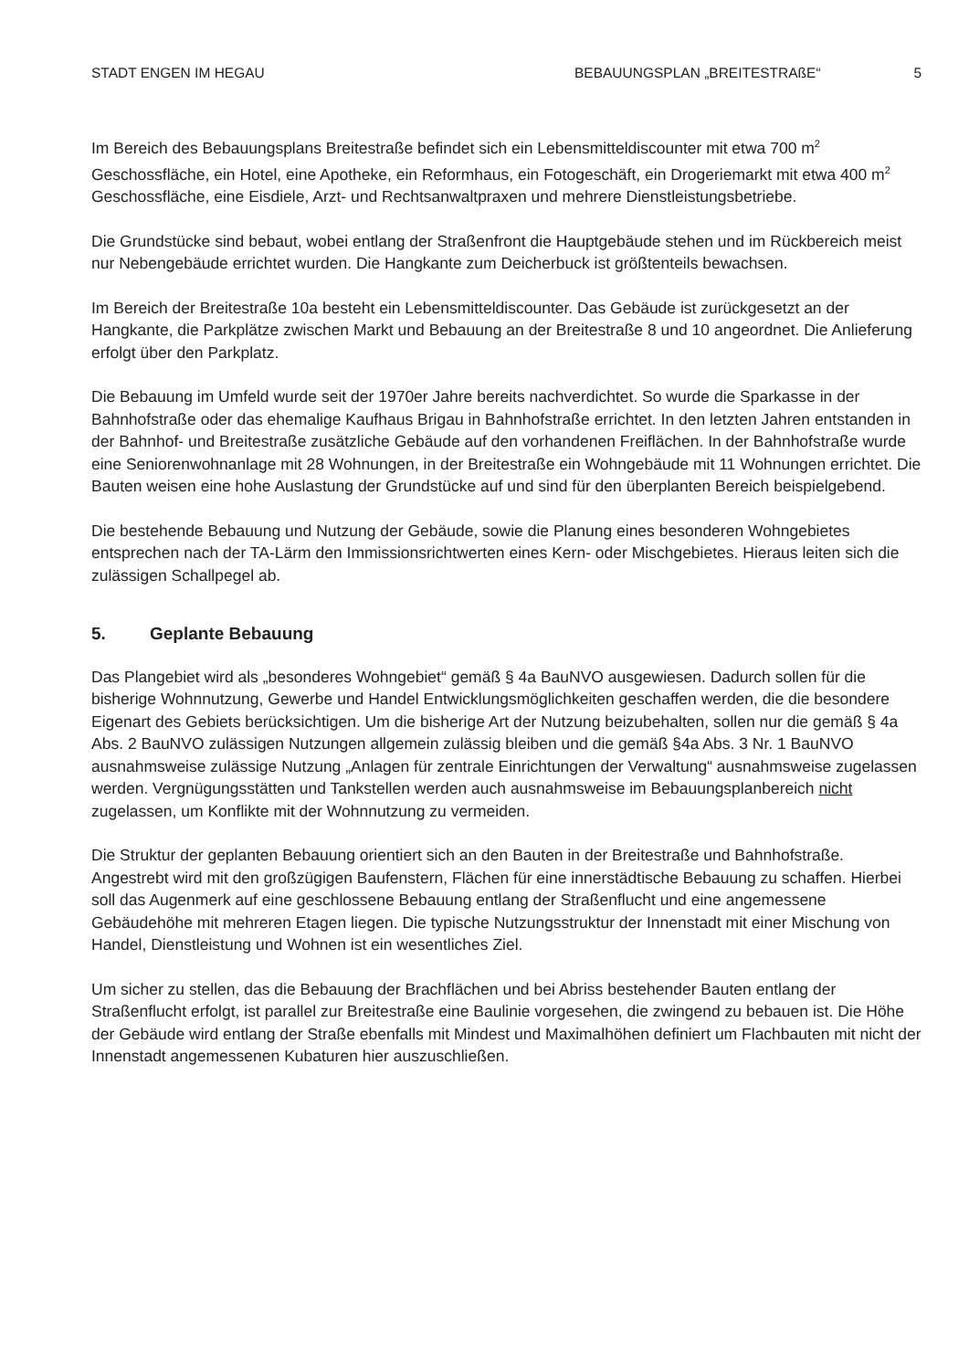STADT ENGEN IM HEGAU BEBAUUNGSPLAN „BREITESTRAßE“ 5
Im Bereich des Bebauungsplans Breitestraße befindet sich ein Lebensmitteldiscounter mit etwa 700 m<sup>2</sup> Geschossfläche, ein Hotel, eine Apotheke, ein Reformhaus, ein Fotogeschäft, ein Drogeriemarkt mit etwa 400 m<sup>2</sup> Geschossfläche, eine Eisdiele, Arzt- und Rechtsanwaltpraxen und mehrere Dienstleistungsbetriebe.
Die Grundstücke sind bebaut, wobei entlang der Straßenfront die Hauptgebäude stehen und im Rückbereich meist nur Nebengebäude errichtet wurden. Die Hangkante zum Deicherbuck ist größtenteils bewachsen.
Im Bereich der Breitestraße 10a besteht ein Lebensmitteldiscounter. Das Gebäude ist zurückgesetzt an der Hangkante, die Parkplätze zwischen Markt und Bebauung an der Breitestraße 8 und 10 angeordnet. Die Anlieferung erfolgt über den Parkplatz.
Die Bebauung im Umfeld wurde seit der 1970er Jahre bereits nachverdichtet. So wurde die Sparkasse in der Bahnhofstraße oder das ehemalige Kaufhaus Brigau in Bahnhofstraße errichtet. In den letzten Jahren entstanden in der Bahnhof- und Breitestraße zusätzliche Gebäude auf den vorhandenen Freiflächen. In der Bahnhofstraße wurde eine Seniorenwohnanlage mit 28 Wohnungen, in der Breitestraße ein Wohngebäude mit 11 Wohnungen errichtet. Die Bauten weisen eine hohe Auslastung der Grundstücke auf und sind für den überplanten Bereich beispielgebend.
Die bestehende Bebauung und Nutzung der Gebäude, sowie die Planung eines besonderen Wohngebietes entsprechen nach der TA-Lärm den Immissionsrichtwerten eines Kern- oder Mischgebietes. Hieraus leiten sich die zulässigen Schallpegel ab.
5. Geplante Bebauung
Das Plangebiet wird als „besonderes Wohngebiet“ gemäß § 4a BauNVO ausgewiesen. Dadurch sollen für die bisherige Wohnnutzung, Gewerbe und Handel Entwicklungsmöglichkeiten geschaffen werden, die die besondere Eigenart des Gebiets berücksichtigen. Um die bisherige Art der Nutzung beizubehalten, sollen nur die gemäß § 4a Abs. 2 BauNVO zulässigen Nutzungen allgemein zulässig bleiben und die gemäß §4a Abs. 3 Nr. 1 BauNVO ausnahmsweise zulässige Nutzung „Anlagen für zentrale Einrichtungen der Verwaltung“ ausnahmsweise zugelassen werden. Vergnügungsstätten und Tankstellen werden auch ausnahmsweise im Bebauungsplanbereich nicht zugelassen, um Konflikte mit der Wohnnutzung zu vermeiden.
Die Struktur der geplanten Bebauung orientiert sich an den Bauten in der Breitestraße und Bahnhofstraße. Angestrebt wird mit den großzügigen Baufenstern, Flächen für eine innerstädtische Bebauung zu schaffen. Hierbei soll das Augenmerk auf eine geschlossene Bebauung entlang der Straßenflucht und eine angemessene Gebäudehöhe mit mehreren Etagen liegen. Die typische Nutzungsstruktur der Innenstadt mit einer Mischung von Handel, Dienstleistung und Wohnen ist ein wesentliches Ziel.
Um sicher zu stellen, das die Bebauung der Brachflächen und bei Abriss bestehender Bauten entlang der Straßenflucht erfolgt, ist parallel zur Breitestraße eine Baulinie vorgesehen, die zwingend zu bebauen ist. Die Höhe der Gebäude wird entlang der Straße ebenfalls mit Mindest und Maximalhöhen definiert um Flachbauten mit nicht der Innenstadt angemessenen Kubaturen hier auszuschließen.